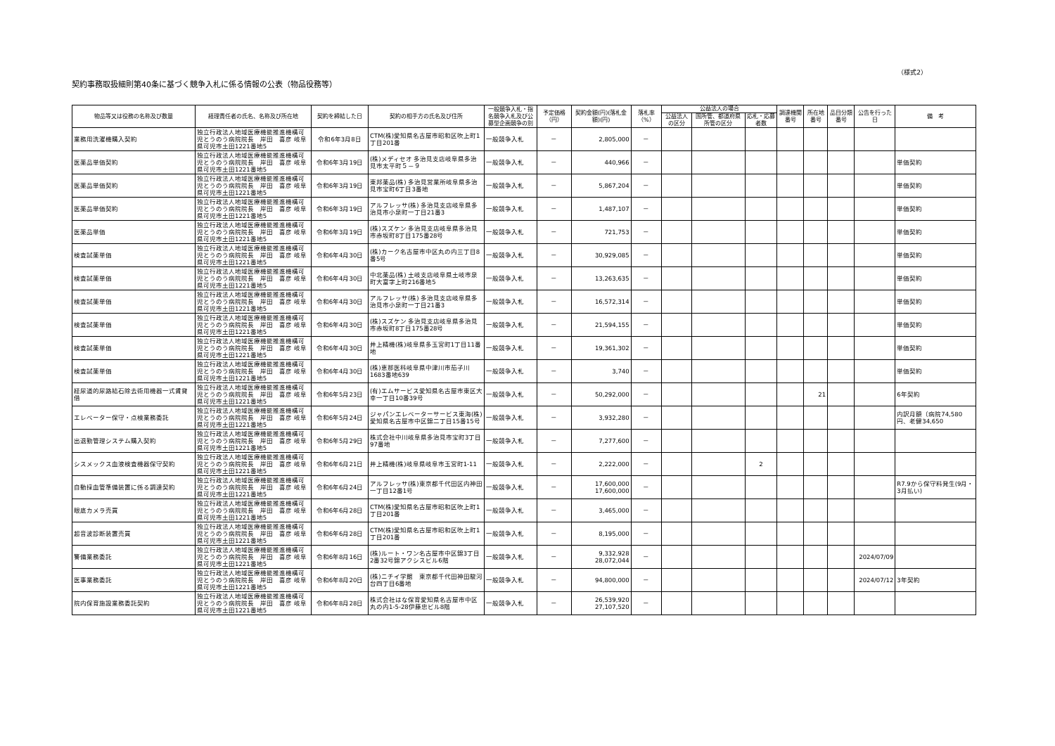（様式2）
契約事務取扱細則第40条に基づく競争入札に係る情報の公表（物品役務等）
| 物品等又は役務の名称及び数量 | 経理責任者の氏名、名称及び所在地 | 契約を締結した日 | 契約の相手方の氏名及び住所 | 一般競争入札・指名競争入札及び公募型企画競争の別 | 予定価格（円） | 契約金額(円)(落札金額)(円) | 落札率（%） | 公益法人の場合 | | | 調達機関番号 | 所在地番号 | 品目分類番号 | 公告を行った日 | 備 考 |
| --- | --- | --- | --- | --- | --- | --- | --- | --- | --- | --- | --- | --- | --- | --- | --- |
| | | | | | | | | 公益法人の区分 | 国所管、都道府県所管の区分 | 応札・応募者数 | | | | | |
| 業務用洗濯機購入契約 | 独立行政法人地域医療機能推進機構可児とうのう病院院長 岸田 喜彦 岐阜県可児市土田1221番地5 | 令和6年3月8日 | CTM(株)愛知県名古屋市昭和区吹上町1丁目201番 | 一般競争入札 | － | 2,805,000 | － | | | | | | | | |
| 医薬品単価契約 | 独立行政法人地域医療機能推進機構可児とうのう病院院長 岸田 喜彦 岐阜県可児市土田1221番地5 | 令和6年3月19日 | (株)メディセオ 多治見支店岐阜県多治見市太平町５－９ | 一般競争入札 | － | 440,966 | － | | | | | | | | 単価契約 |
| 医薬品単価契約 | 独立行政法人地域医療機能推進機構可児とうのう病院院長 岸田 喜彦 岐阜県可児市土田1221番地5 | 令和6年3月19日 | 東邦薬品(株) 多治見営業所岐阜県多治見市宝町6丁目3番地 | 一般競争入札 | － | 5,867,204 | － | | | | | | | | 単価契約 |
| 医薬品単価契約 | 独立行政法人地域医療機能推進機構可児とうのう病院院長 岸田 喜彦 岐阜県可児市土田1221番地5 | 令和6年3月19日 | アルフレッサ(株) 多治見支店岐阜県多治見市小泉町一丁目21番3 | 一般競争入札 | － | 1,487,107 | － | | | | | | | | 単価契約 |
| 医薬品単価 | 独立行政法人地域医療機能推進機構可児とうのう病院院長 岸田 喜彦 岐阜県可児市土田1221番地5 | 令和6年3月19日 | (株)スズケン 多治見支店岐阜県多治見市赤坂町8丁目175番28号 | 一般競争入札 | － | 721,753 | － | | | | | | | | 単価契約 |
| 検査試薬単価 | 独立行政法人地域医療機能推進機構可児とうのう病院院長 岸田 喜彦 岐阜県可児市土田1221番地5 | 令和6年4月30日 | (株)カーク名古屋市中区丸の内三丁目8番5号 | 一般競争入札 | － | 30,929,085 | － | | | | | | | | 単価契約 |
| 検査試薬単価 | 独立行政法人地域医療機能推進機構可児とうのう病院院長 岸田 喜彦 岐阜県可児市土田1221番地5 | 令和6年4月30日 | 中北薬品(株) 土岐支店岐阜県土岐市泉町大富字上町216番地5 | 一般競争入札 | － | 13,263,635 | － | | | | | | | | 単価契約 |
| 検査試薬単価 | 独立行政法人地域医療機能推進機構可児とうのう病院院長 岸田 喜彦 岐阜県可児市土田1221番地5 | 令和6年4月30日 | アルフレッサ(株) 多治見支店岐阜県多治見市小泉町一丁目21番3 | 一般競争入札 | － | 16,572,314 | － | | | | | | | | 単価契約 |
| 検査試薬単価 | 独立行政法人地域医療機能推進機構可児とうのう病院院長 岸田 喜彦 岐阜県可児市土田1221番地5 | 令和6年4月30日 | (株)スズケン 多治見支店岐阜県多治見市赤坂町8丁目175番28号 | 一般競争入札 | － | 21,594,155 | － | | | | | | | | 単価契約 |
| 検査試薬単価 | 独立行政法人地域医療機能推進機構可児とうのう病院院長 岸田 喜彦 岐阜県可児市土田1221番地5 | 令和6年4月30日 | 井上精機(株)岐阜県多玉宮町1丁目11番地 | 一般競争入札 | － | 19,361,302 | － | | | | | | | | 単価契約 |
| 検査試薬単価 | 独立行政法人地域医療機能推進機構可児とうのう病院院長 岸田 喜彦 岐阜県可児市土田1221番地5 | 令和6年4月30日 | (株)恵那医科岐阜県中津川市茄子川1683番地639 | 一般競争入札 | － | 3,740 | － | | | | | | | | 単価契約 |
| 経尿道的尿路結石除去術用機器一式賃貸借 | 独立行政法人地域医療機能推進機構可児とうのう病院院長 岸田 喜彦 岐阜県可児市土田1221番地5 | 令和6年5月23日 | (有)エムサービス愛知県名古屋市東区大幸一丁目10番39号 | 一般競争入札 | － | 50,292,000 | － | | | | | 21 | | | 6年契約 |
| エレベーター保守・点検業務委託 | 独立行政法人地域医療機能推進機構可児とうのう病院院長 岸田 喜彦 岐阜県可児市土田1221番地5 | 令和6年5月24日 | ジャパンエレベーターサービス東海(株)愛知県名古屋市中区錦二丁目15番15号 | 一般競争入札 | － | 3,932,280 | － | | | | | | | | 内訳月額（病院74,580円、老健34,650 |
| 出退勤管理システム購入契約 | 独立行政法人地域医療機能推進機構可児とうのう病院院長 岸田 喜彦 岐阜県可児市土田1221番地5 | 令和6年5月29日 | 株式会社中川岐阜県多治見市宝町3丁目97番地 | 一般競争入札 | － | 7,277,600 | － | | | | | | | | |
| シスメックス血液検査機器保守契約 | 独立行政法人地域医療機能推進機構可児とうのう病院院長 岸田 喜彦 岐阜県可児市土田1221番地5 | 令和6年6月21日 | 井上精機(株)岐阜県岐阜市玉宮町1-11 | 一般競争入札 | － | 2,222,000 | － | | | 2 | | | | | |
| 自動採血管準備装置に係る調達契約 | 独立行政法人地域医療機能推進機構可児とうのう病院院長 岸田 喜彦 岐阜県可児市土田1221番地5 | 令和6年6月24日 | アルフレッサ(株)東京都千代田区内神田一丁目12番1号 | 一般競争入札 | － | 17,600,000 17,600,000 | － | | | | | | | | R7.9から保守料発生(9月・3月払い) |
| 眼底カメラ売買 | 独立行政法人地域医療機能推進機構可児とうのう病院院長 岸田 喜彦 岐阜県可児市土田1221番地5 | 令和6年6月28日 | CTM(株)愛知県名古屋市昭和区吹上町1丁目201番 | 一般競争入札 | － | 3,465,000 | － | | | | | | | | |
| 超音波診断装置売買 | 独立行政法人地域医療機能推進機構可児とうのう病院院長 岸田 喜彦 岐阜県可児市土田1221番地5 | 令和6年6月28日 | CTM(株)愛知県名古屋市昭和区吹上町1丁目201番 | 一般競争入札 | － | 8,195,000 | － | | | | | | | | |
| 警備業務委託 | 独立行政法人地域医療機能推進機構可児とうのう病院院長 岸田 喜彦 岐阜県可児市土田1221番地5 | 令和6年8月16日 | (株)ルート・ワン名古屋市中区錦3丁目2番32号錦アクシスビル6階 | 一般競争入札 | － | 9,332,928 28,072,044 | － | | | | | | | 2024/07/09 | |
| 医事業務委託 | 独立行政法人地域医療機能推進機構可児とうのう病院院長 岸田 喜彦 岐阜県可児市土田1221番地5 | 令和6年8月20日 | (株)ニチイ学館 東京都千代田神田駿河台四丁目6番地 | 一般競争入札 | － | 94,800,000 | － | | | | | | | 2024/07/12 | 3年契約 |
| 院内保育施設業務委託契約 | 独立行政法人地域医療機能推進機構可児とうのう病院院長 岸田 喜彦 岐阜県可児市土田1221番地5 | 令和6年8月28日 | 株式会社はな保育愛知県名古屋市中区丸の内1-5-28伊藤忠ビル8階 | 一般競争入札 | － | 26,539,920 27,107,520 | － | | | | | | | | |